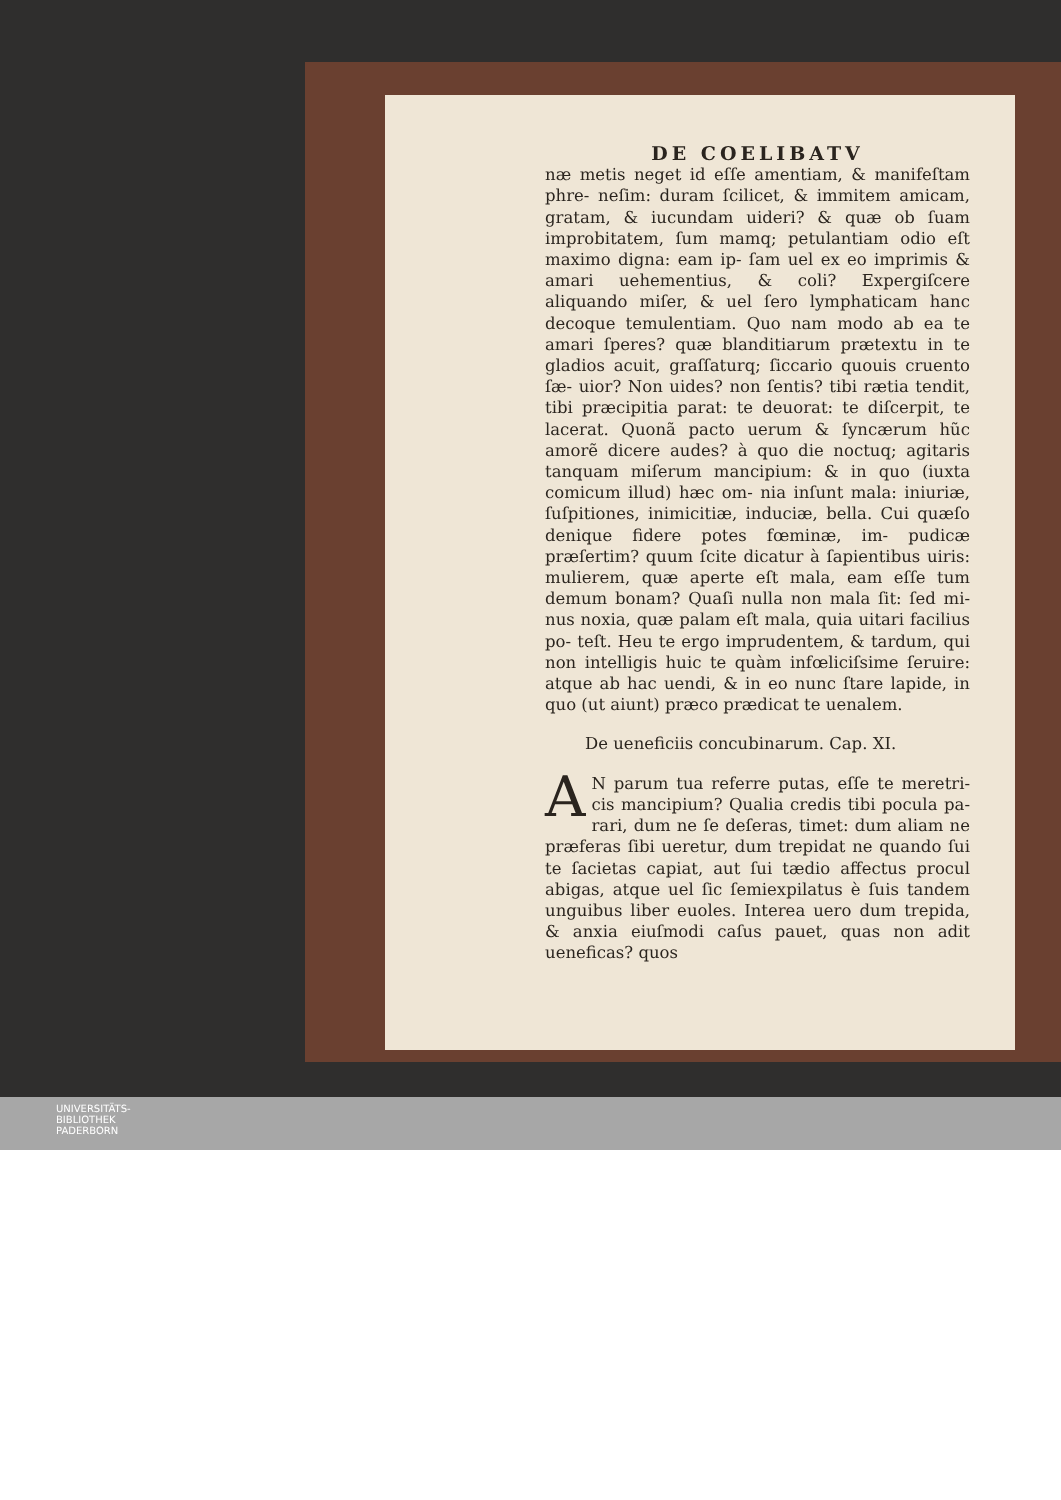DE COELIBATV
næ metis neget id eſſe amentiam, & manifeſtam phre- neſim: duram ſcilicet, & immitem amicam, gratam, & iucundam uideri? & quæ ob ſuam improbitatem, ſum mamq; petulantiam odio eſt maximo digna: eam ip- ſam uel ex eo imprimis & amari uehementius, & coli? Expergiſcere aliquando miſer, & uel ſero lymphaticam hanc decoque temulentiam. Quo nam modo ab ea te amari ſperes? quæ blanditiarum prætextu in te gladios acuit, graſſaturq; ſiccario quouis cruento ſæ- uior? Non uides? non ſentis? tibi rætia tendit, tibi præcipitia parat: te deuorat: te diſcerpit, te lacerat. Quonã pacto uerum & ſyncærum hũc amorẽ dicere audes? à quo die noctuq; agitaris tanquam miſerum mancipium: & in quo (iuxta comicum illud) hæc om- nia inſunt mala: iniuriæ, ſuſpitiones, inimicitiæ, induciæ, bella. Cui quæſo denique fidere potes fœminæ, im- pudicæ præſertim? quum ſcite dicatur à ſapientibus uiris: mulierem, quæ aperte eſt mala, eam eſſe tum demum bonam? Quaſi nulla non mala ſit: ſed mi- nus noxia, quæ palam eſt mala, quia uitari facilius po- teſt. Heu te ergo imprudentem, & tardum, qui non intelligis huic te quàm infœliciſsime ſeruire: atque ab hac uendi, & in eo nunc ſtare lapide, in quo (ut aiunt) præco prædicat te uenalem.
De ueneficiis concubinarum. Cap. XI.
AN parum tua referre putas, eſſe te meretri- cis mancipium? Qualia credis tibi pocula pa- rari, dum ne ſe deſeras, timet: dum aliam ne præferas ſibi ueretur, dum trepidat ne quando ſui te ſacietas capiat, aut ſui tædio affectus procul abigas, atque uel ſic ſemiexpilatus è ſuis tandem unguibus liber euoles. Interea uero dum trepida, & anxia eiuſmodi caſus pauet, quas non adit ueneficas? quos
UNIVERSITÄTS-
BIBLIOTHEK
PADERBORN